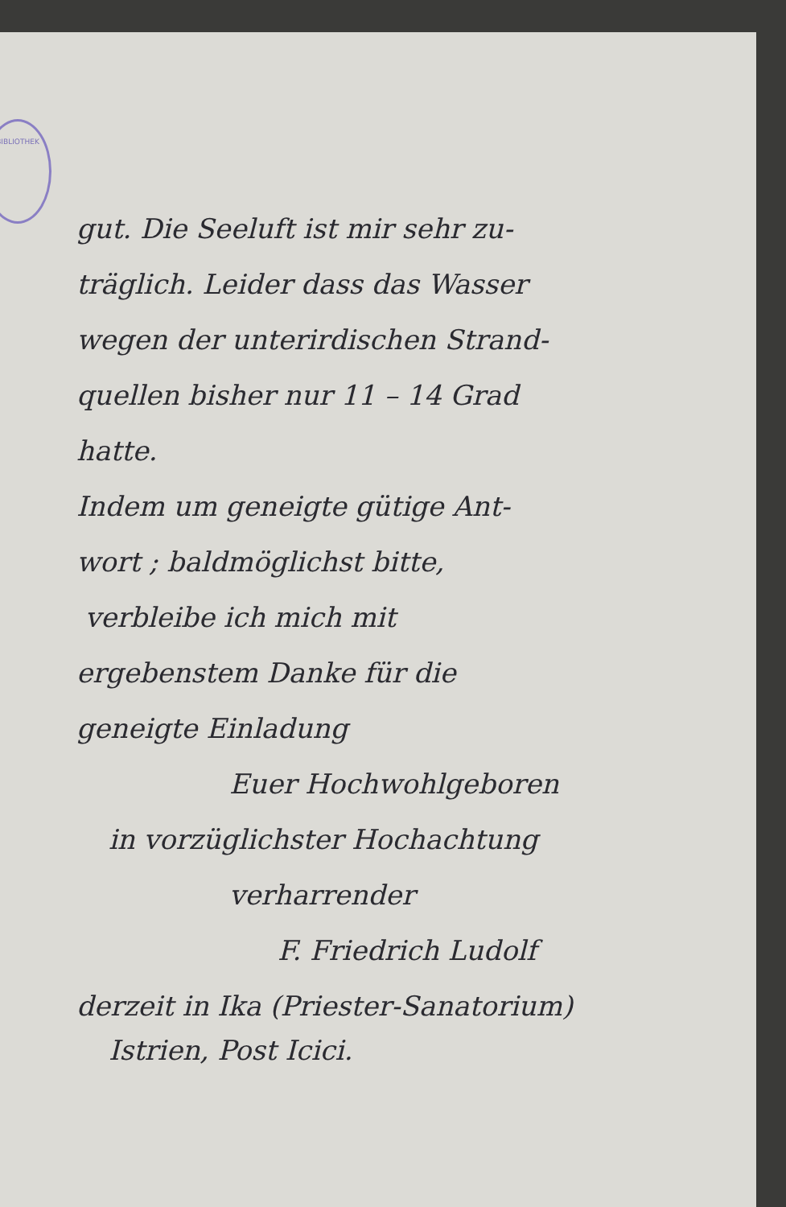BIBLIOTHEK
gut. Die Seeluft ist mir sehr zu-
träglich. Leider dass das Wasser
wegen der unterirdischen Strand-
quellen bisher nur 11 – 14 Grad
hatte.
Indem um geneigte gütige Ant-
wort ; baldmöglichst bitte,
verbleibe ich mich mit
ergebenstem Danke für die
geneigte Einladung
Euer Hochwohlgeboren
in vorzüglichster Hochachtung
verharrender
F. Friedrich Ludolf
derzeit in Ika (Priester-Sanatorium)
Istrien, Post Icici.